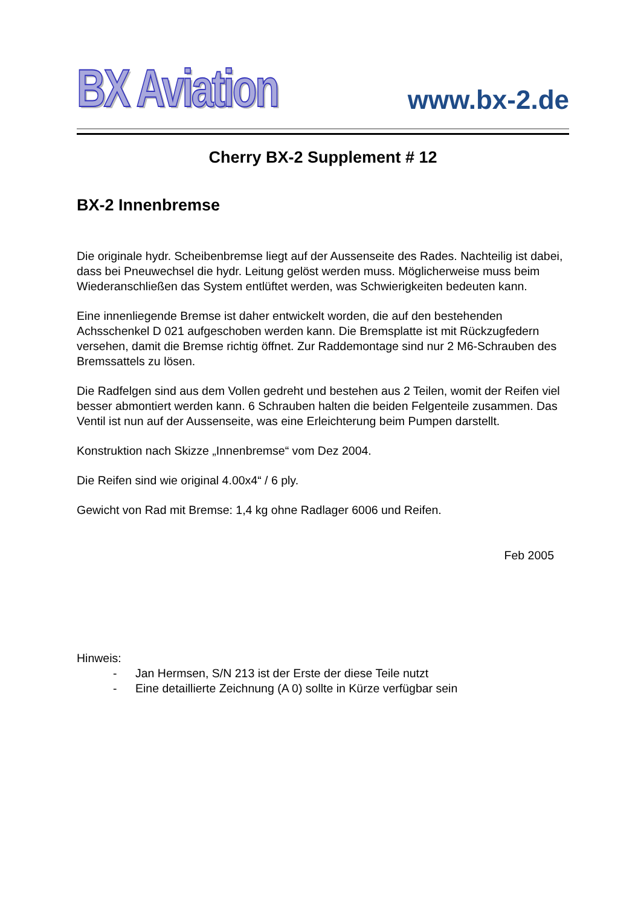BX Aviation
www.bx-2.de
Cherry BX-2 Supplement # 12
BX-2 Innenbremse
Die originale hydr. Scheibenbremse liegt auf der Aussenseite des Rades. Nachteilig ist dabei, dass bei Pneuwechsel die hydr. Leitung gelöst werden muss. Möglicherweise muss beim Wiederanschließen das System entlüftet werden, was Schwierigkeiten bedeuten kann.
Eine innenliegende Bremse ist daher entwickelt worden, die auf den bestehenden Achsschenkel D 021 aufgeschoben werden kann. Die Bremsplatte ist mit Rückzugfedern versehen, damit die Bremse richtig öffnet. Zur Raddemontage sind nur 2 M6-Schrauben des Bremssattels zu lösen.
Die Radfelgen sind aus dem Vollen gedreht und bestehen aus 2 Teilen, womit der Reifen viel besser abmontiert werden kann. 6 Schrauben halten die beiden Felgenteile zusammen. Das Ventil ist nun auf der Aussenseite, was eine Erleichterung beim Pumpen darstellt.
Konstruktion nach Skizze „Innenbremse“ vom Dez 2004.
Die Reifen sind wie original 4.00x4“ / 6 ply.
Gewicht von Rad mit Bremse: 1,4 kg ohne Radlager 6006 und Reifen.
Feb 2005
Hinweis:
- Jan Hermsen, S/N 213 ist der Erste der diese Teile nutzt
- Eine detaillierte Zeichnung (A 0) sollte in Kürze verfügbar sein